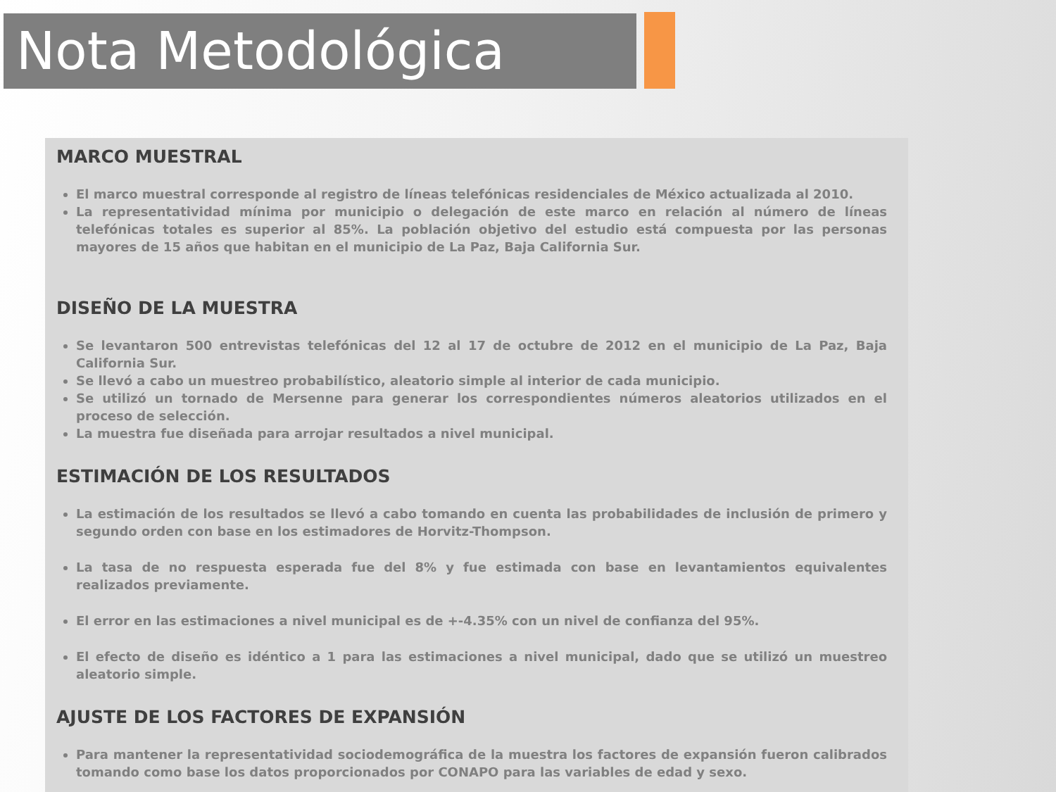Nota Metodológica
MARCO MUESTRAL
El marco muestral corresponde al registro de líneas telefónicas residenciales de México actualizada al 2010.
La representatividad mínima por municipio o delegación de este marco en relación al número de líneas telefónicas totales es superior al 85%. La población objetivo del estudio está compuesta por las personas mayores de 15 años que habitan en el municipio de La Paz, Baja California Sur.
DISEÑO DE LA MUESTRA
Se levantaron 500 entrevistas telefónicas del 12 al 17 de octubre de 2012 en el municipio de La Paz, Baja California Sur.
Se llevó a cabo un muestreo probabilístico, aleatorio simple al interior de cada municipio.
Se utilizó un tornado de Mersenne para generar los correspondientes números aleatorios utilizados en el proceso de selección.
La muestra fue diseñada para arrojar resultados a nivel municipal.
ESTIMACIÓN DE LOS RESULTADOS
La estimación de los resultados se llevó a cabo tomando en cuenta las probabilidades de inclusión de primero y segundo orden con base en los estimadores de Horvitz-Thompson.
La tasa de no respuesta esperada fue del 8% y fue estimada con base en levantamientos equivalentes realizados previamente.
El error en las estimaciones a nivel municipal es de +-4.35% con un nivel de confianza del 95%.
El efecto de diseño es idéntico a 1 para las estimaciones a nivel municipal, dado que se utilizó un muestreo aleatorio simple.
AJUSTE DE LOS FACTORES DE EXPANSIÓN
Para mantener la representatividad sociodemográfica de la muestra los factores de expansión fueron calibrados tomando como base los datos proporcionados por CONAPO para las variables de edad y sexo.